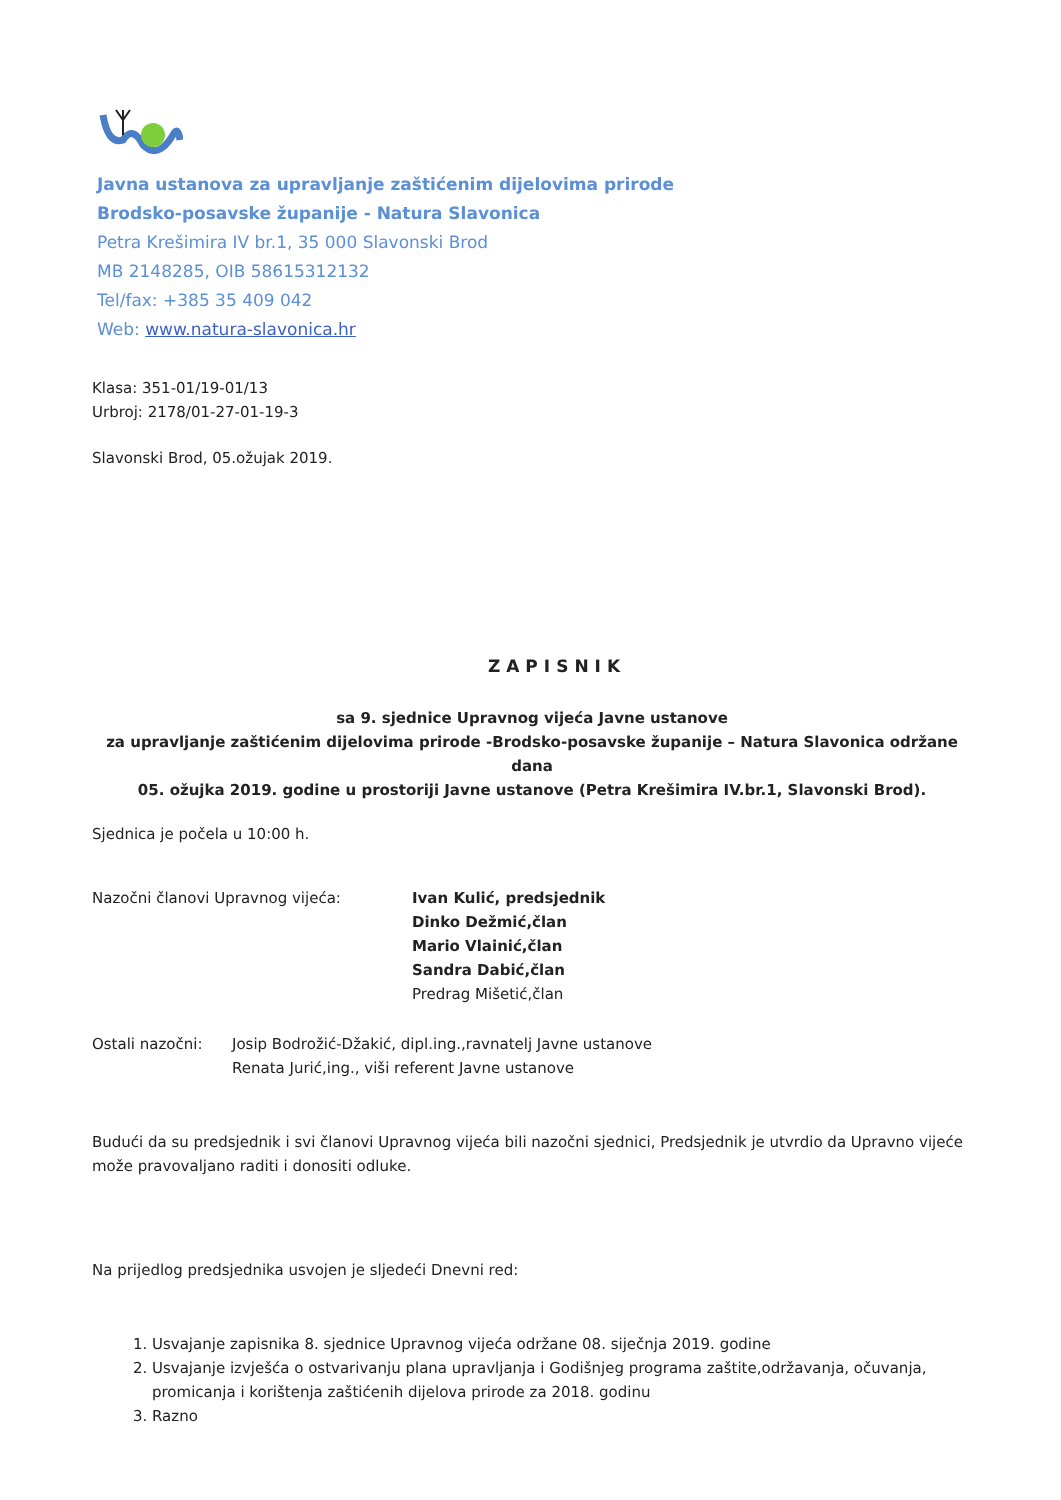Javna ustanova za upravljanje zaštićenim dijelovima prirode
Brodsko-posavske županije - Natura Slavonica
Petra Krešimira IV br.1, 35 000 Slavonski Brod
MB 2148285, OIB 58615312132
Tel/fax: +385 35 409 042
Web: www.natura-slavonica.hr
Klasa: 351-01/19-01/13
Urbroj: 2178/01-27-01-19-3
Slavonski Brod, 05.ožujak 2019.
ZAPISNIK
sa 9. sjednice Upravnog vijeća Javne ustanove
za upravljanje zaštićenim dijelovima prirode -Brodsko-posavske županije – Natura Slavonica održane dana
05. ožujka 2019. godine u prostoriji Javne ustanove (Petra Krešimira IV.br.1, Slavonski Brod).
Sjednica je počela u 10:00 h.
Nazočni članovi Upravnog vijeća: Ivan Kulić, predsjednik
Dinko Dežmić,član
Mario Vlainić,član
Sandra Dabić,član
Predrag Mišetić,član
Ostali nazočni: Josip Bodrožić-Džakić, dipl.ing.,ravnatelj Javne ustanove
Renata Jurić,ing., viši referent Javne ustanove
Budući da su predsjednik i svi članovi Upravnog vijeća bili nazočni sjednici, Predsjednik je utvrdio da Upravno vijeće može pravovaljano raditi i donositi odluke.
Na prijedlog predsjednika usvojen je sljedeći Dnevni red:
1. Usvajanje zapisnika 8. sjednice Upravnog vijeća održane 08. siječnja 2019. godine
2. Usvajanje izvješća o ostvarivanju plana upravljanja i Godišnjeg programa zaštite,održavanja, očuvanja, promicanja i korištenja zaštićenih dijelova prirode za 2018. godinu
3. Razno